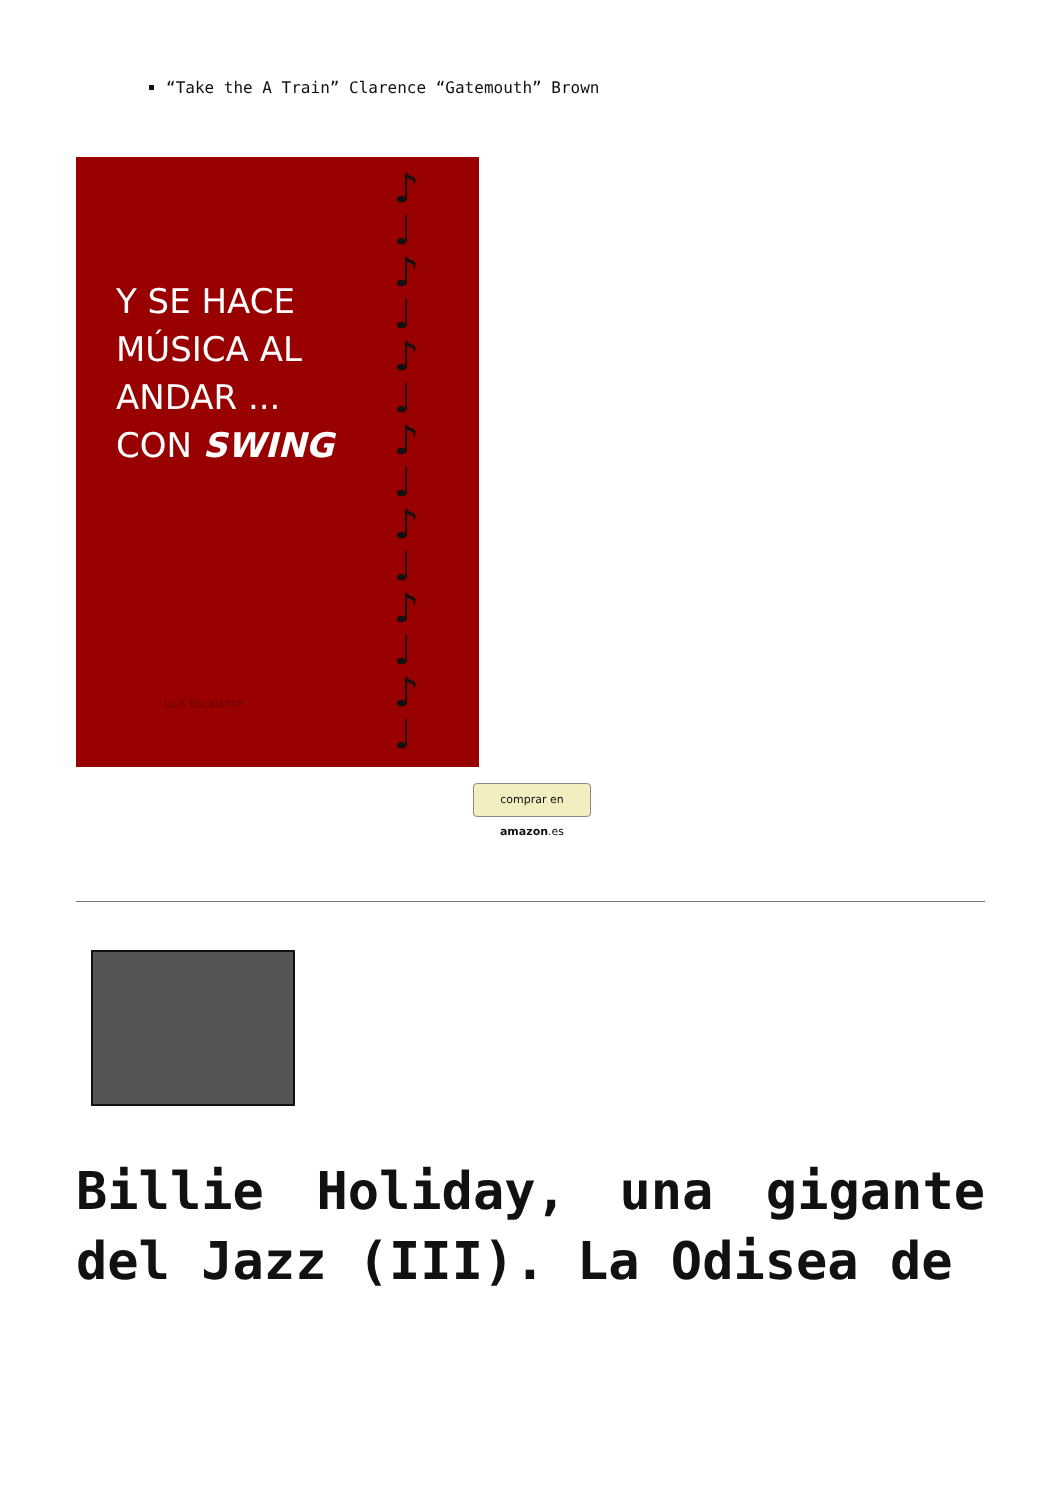“Take the A Train” Clarence “Gatemouth” Brown
Y SE HACE
MÚSICA AL
ANDAR ...
CON SWING
Luis Escalante
♪
♩
♪
♩
♪
♩
♪
♩
♪
♩
♪
♩
♪
♩
comprar en amazon.es
Billie Holiday, una gigante del Jazz (III). La Odisea de